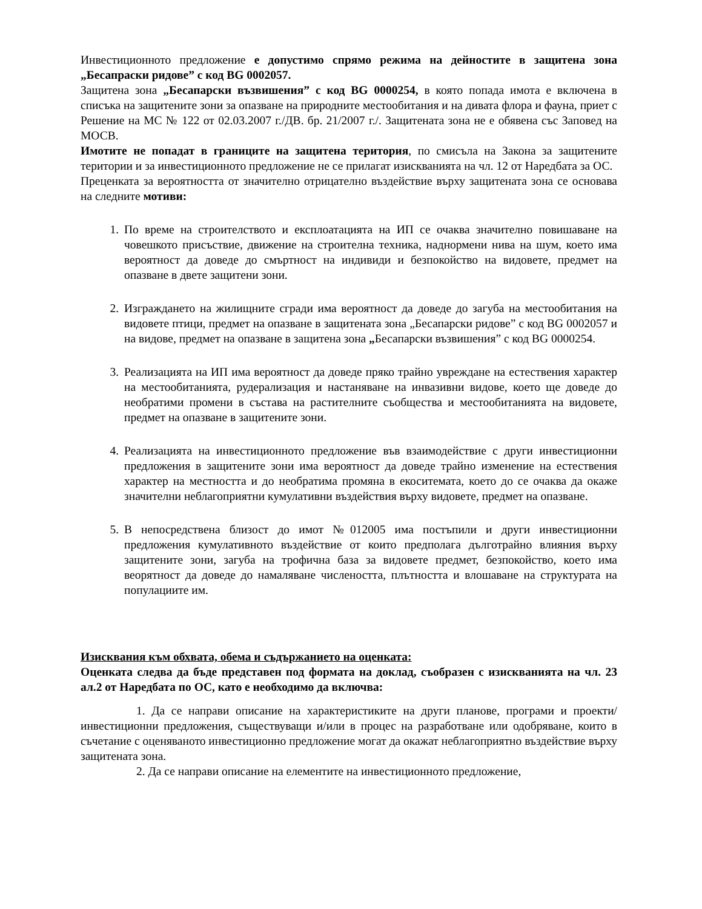Инвестиционното предложение е допустимо спрямо режима на дейностите в защитена зона „Бесапраски ридове” с код BG 0002057.
Защитена зона „Бесапарски възвишения” с код BG 0000254, в която попада имота е включена в списъка на защитените зони за опазване на природните местообитания и на дивата флора и фауна, приет с Решение на МС № 122 от 02.03.2007 г./ДВ. бр. 21/2007 г./. Защитената зона не е обявена със Заповед на МОСВ.
Имотите не попадат в границите на защитена територия, по смисъла на Закона за защитените територии и за инвестиционното предложение не се прилагат изискванията на чл. 12 от Наредбата за ОС.
Преценката за вероятността от значително отрицателно въздействие върху защитената зона се основава на следните мотиви:
1. По време на строителството и експлоатацията на ИП се очаква значително повишаване на човешкото присъствие, движение на строителна техника, наднормени нива на шум, което има вероятност да доведе до смъртност на индивиди и безпокойство на видовете, предмет на опазване в двете защитени зони.
2. Изграждането на жилищните сгради има вероятност да доведе до загуба на местообитания на видовете птици, предмет на опазване в защитената зона „Бесапарски ридове” с код BG 0002057 и на видове, предмет на опазване в защитена зона „Бесапарски възвишения” с код BG 0000254.
3. Реализацията на ИП има вероятност да доведе пряко трайно увреждане на естествения характер на местообитанията, рудерализация и настаняване на инвазивни видове, което ще доведе до необратими промени в състава на растителните съобщества и местообитанията на видовете, предмет на опазване в защитените зони.
4. Реализацията на инвестиционното предложение във взаимодействие с други инвестиционни предложения в защитените зони има вероятност да доведе трайно изменение на естествения характер на местността и до необратима промяна в екоситемата, което до се очаква да окаже значителни неблагоприятни кумулативни въздействия върху видовете, предмет на опазване.
5. В непосредствена близост до имот №012005 има постъпили и други инвестиционни предложения кумулативното въздействие от които предполага дълготрайно влияния върху защитените зони, загуба на трофична база за видовете предмет, безпокойство, което има веорятност да доведе до намаляване числеността, плътността и влошаване на структурата на популациите им.
Изисквания към обхвата, обема и съдържанието на оценката:
Оценката следва да бъде представен под формата на доклад, съобразен с изискванията на чл. 23 ал.2 от Наредбата по ОС, като е необходимо да включва:
1. Да се направи описание на характеристиките на други планове, програми и проекти/инвестиционни предложения, съществуващи и/или в процес на разработване или одобряване, които в съчетание с оценяваното инвестиционно предложение могат да окажат неблагоприятно въздействие върху защитената зона.
2. Да се направи описание на елементите на инвестиционното предложение,